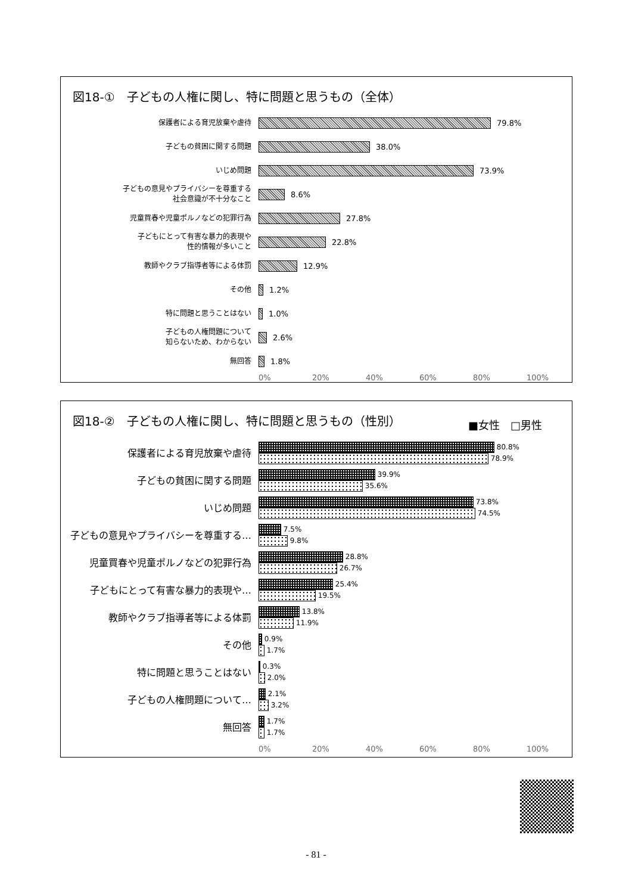図18-①　子どもの人権に関し、特に問題と思うもの（全体）
保護者による育児放棄や虐待
79.8%
子どもの貧困に関する問題
38.0%
いじめ問題
73.9%
子どもの意見やプライバシーを尊重する
社会意識が不十分なこと
8.6%
児童買春や児童ポルノなどの犯罪行為
27.8%
子どもにとって有害な暴力的表現や
性的情報が多いこと
22.8%
教師やクラブ指導者等による体罰
12.9%
その他
1.2%
特に問題と思うことはない
1.0%
子どもの人権問題について
知らないため、わからない
2.6%
無回答
1.8%
0% 20% 40% 60% 80% 100%
図18-②　子どもの人権に関し、特に問題と思うもの（性別）
■女性　□男性
保護者による育児放棄や虐待
80.8%
78.9%
子どもの貧困に関する問題
39.9%
35.6%
いじめ問題
73.8%
74.5%
子どもの意見やプライバシーを尊重する…
7.5%
9.8%
児童買春や児童ポルノなどの犯罪行為
28.8%
26.7%
子どもにとって有害な暴力的表現や…
25.4%
19.5%
教師やクラブ指導者等による体罰
13.8%
11.9%
その他
0.9%
1.7%
特に問題と思うことはない
0.3%
2.0%
子どもの人権問題について…
2.1%
3.2%
無回答
1.7%
1.7%
0% 20% 40% 60% 80% 100%
- 81 -